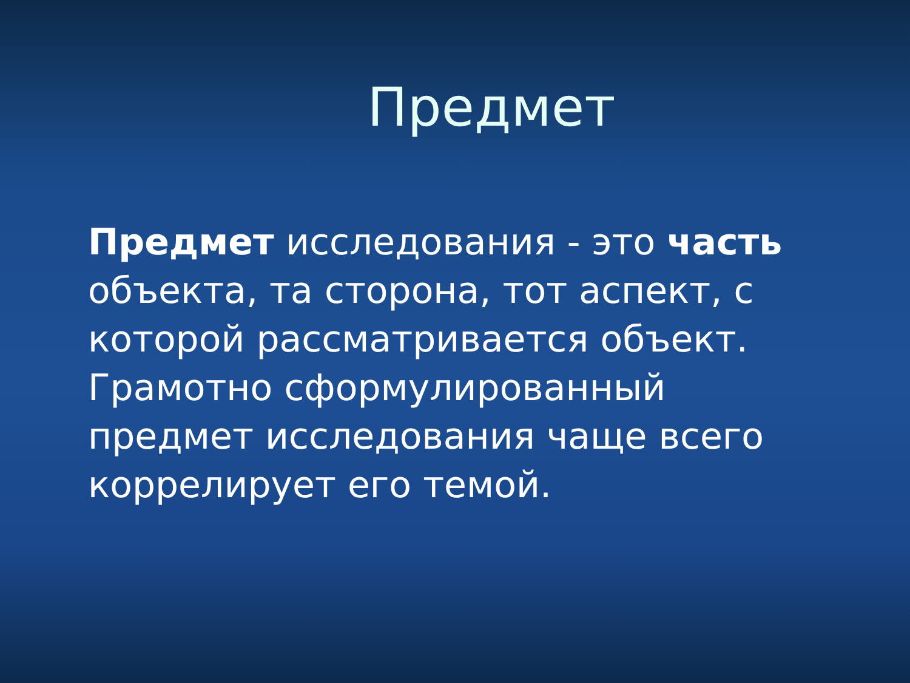Предмет
Предмет исследования - это часть объекта, та сторона, тот аспект, с которой рассматривается объект. Грамотно сформулированный предмет исследования чаще всего коррелирует его темой.